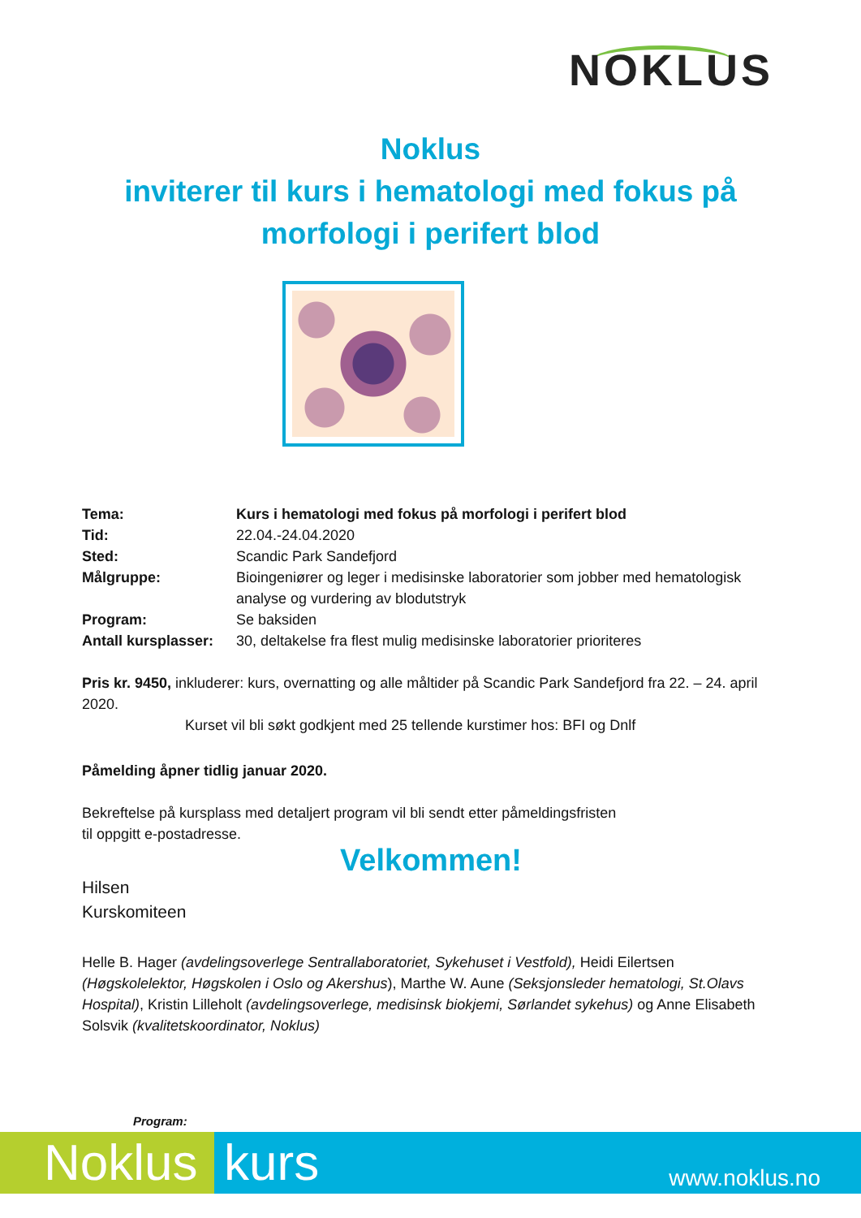NOKLUS
Noklus
inviterer til kurs i hematologi med fokus på
morfologi i perifert blod
Tema: Kurs i hematologi med fokus på morfologi i perifert blod
Tid: 22.04.-24.04.2020
Sted: Scandic Park Sandefjord
Målgruppe: Bioingeniører og leger i medisinske laboratorier som jobber med hematologisk analyse og vurdering av blodutstryk
Program: Se baksiden
Antall kursplasser: 30, deltakelse fra flest mulig medisinske laboratorier prioriteres
Pris kr. 9450, inkluderer: kurs, overnatting og alle måltider på Scandic Park Sandefjord fra 22. – 24. april 2020.
Kurset vil bli søkt godkjent med 25 tellende kurstimer hos: BFI og Dnlf
Påmelding åpner tidlig januar 2020.
Bekreftelse på kursplass med detaljert program vil bli sendt etter påmeldingsfristen
til oppgitt e-postadresse.
Velkommen!
Hilsen
Kurskomiteen
Helle B. Hager (avdelingsoverlege Sentrallaboratoriet, Sykehuset i Vestfold), Heidi Eilertsen (Høgskolelektor, Høgskolen i Oslo og Akershus), Marthe W. Aune (Seksjonsleder hematologi, St.Olavs Hospital), Kristin Lilleholt (avdelingsoverlege, medisinsk biokjemi, Sørlandet sykehus) og Anne Elisabeth Solsvik (kvalitetskoordinator, Noklus)
Program:
Noklus kurs
www.noklus.no